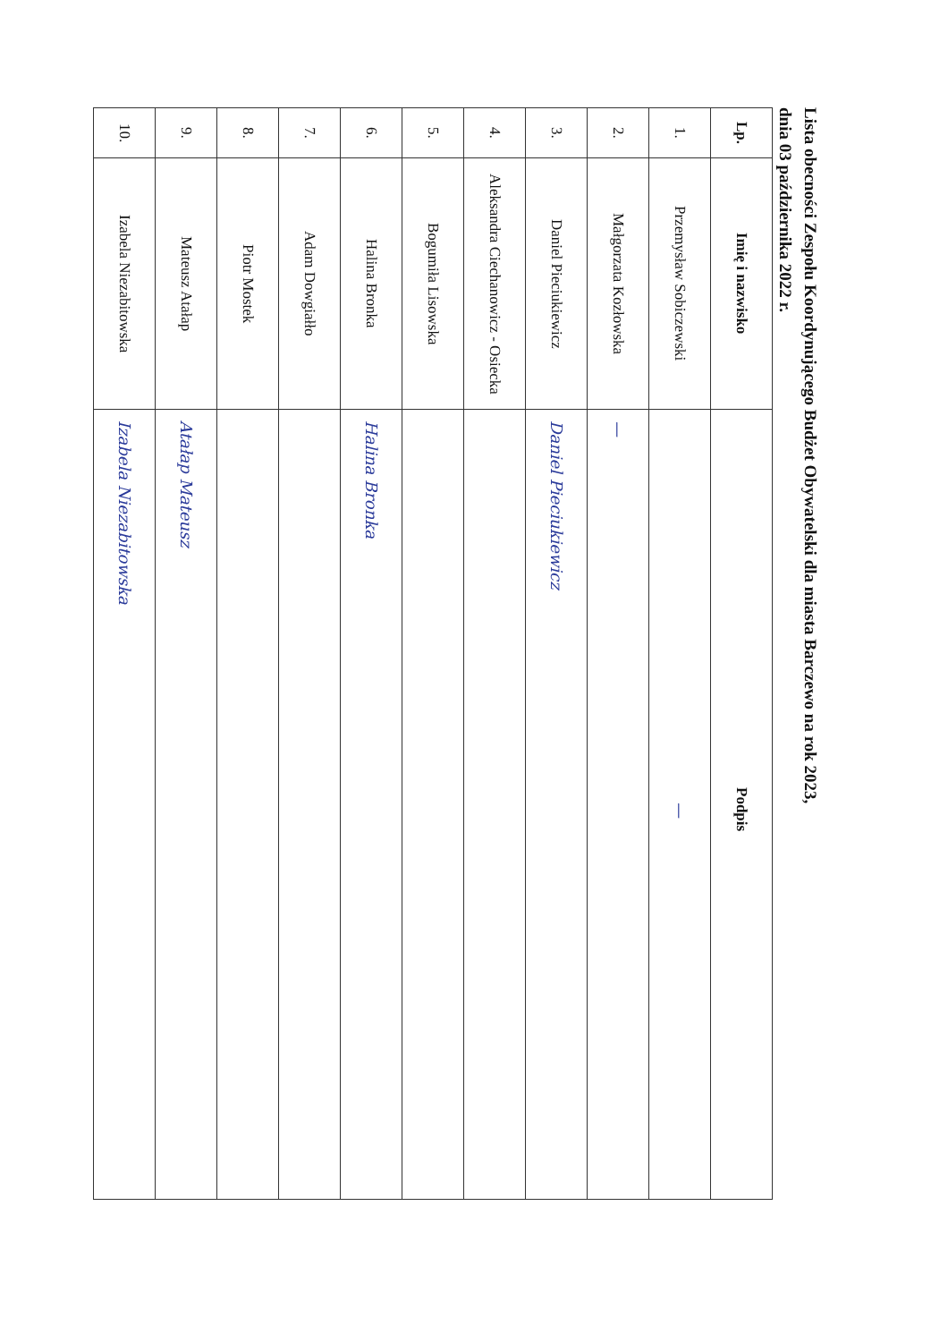Lista obecności Zespołu Koordynującego Budżet Obywatelski dla miasta Barczewo na rok 2023,
dnia 03 października 2022 r.
| Lp. | Imię i nazwisko | Podpis |
| --- | --- | --- |
| 1. | Przemysław Sobiczewski | — |
| 2. | Małgorzata Kozłowska | — |
| 3. | Daniel Pieciukiewicz | Daniel Pieciukiewicz |
| 4. | Aleksandra Ciechanowicz - Osiecka | |
| 5. | Bogumiła Lisowska | |
| 6. | Halina Bronka | Halina Bronka |
| 7. | Adam Dowgiałło | |
| 8. | Piotr Mostek | |
| 9. | Mateusz Atałap | Atałap Mateusz |
| 10. | Izabela Niezabitowska | Izabela Niezabitowska |